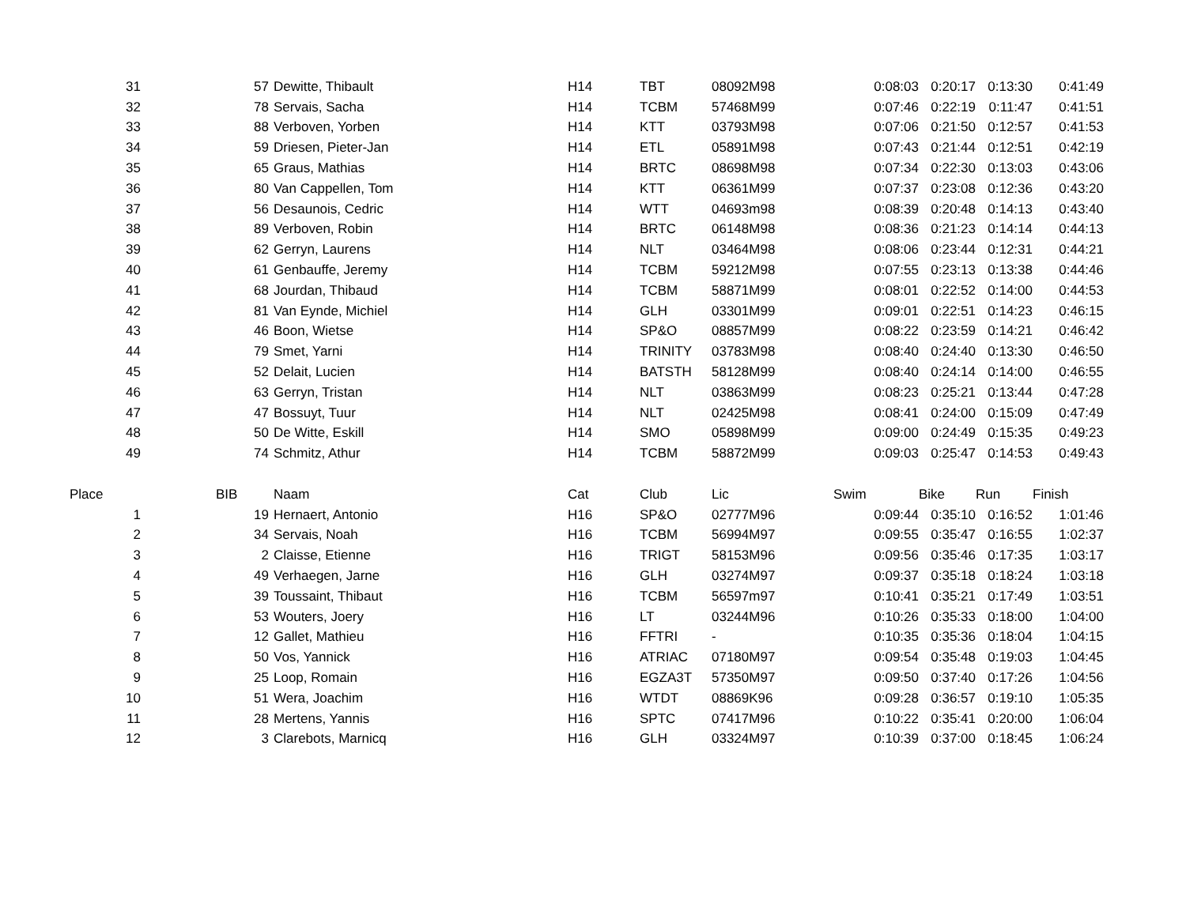| 31 | 57 | Dewitte, Thibault | H14 | TBT | 08092M98 | 0:08:03 | 0:20:17 | 0:13:30 | 0:41:49 |
| 32 | 78 | Servais, Sacha | H14 | TCBM | 57468M99 | 0:07:46 | 0:22:19 | 0:11:47 | 0:41:51 |
| 33 | 88 | Verboven, Yorben | H14 | KTT | 03793M98 | 0:07:06 | 0:21:50 | 0:12:57 | 0:41:53 |
| 34 | 59 | Driesen, Pieter-Jan | H14 | ETL | 05891M98 | 0:07:43 | 0:21:44 | 0:12:51 | 0:42:19 |
| 35 | 65 | Graus, Mathias | H14 | BRTC | 08698M98 | 0:07:34 | 0:22:30 | 0:13:03 | 0:43:06 |
| 36 | 80 | Van Cappellen, Tom | H14 | KTT | 06361M99 | 0:07:37 | 0:23:08 | 0:12:36 | 0:43:20 |
| 37 | 56 | Desaunois, Cedric | H14 | WTT | 04693m98 | 0:08:39 | 0:20:48 | 0:14:13 | 0:43:40 |
| 38 | 89 | Verboven, Robin | H14 | BRTC | 06148M98 | 0:08:36 | 0:21:23 | 0:14:14 | 0:44:13 |
| 39 | 62 | Gerryn, Laurens | H14 | NLT | 03464M98 | 0:08:06 | 0:23:44 | 0:12:31 | 0:44:21 |
| 40 | 61 | Genbauffe, Jeremy | H14 | TCBM | 59212M98 | 0:07:55 | 0:23:13 | 0:13:38 | 0:44:46 |
| 41 | 68 | Jourdan, Thibaud | H14 | TCBM | 58871M99 | 0:08:01 | 0:22:52 | 0:14:00 | 0:44:53 |
| 42 | 81 | Van Eynde, Michiel | H14 | GLH | 03301M99 | 0:09:01 | 0:22:51 | 0:14:23 | 0:46:15 |
| 43 | 46 | Boon, Wietse | H14 | SP&O | 08857M99 | 0:08:22 | 0:23:59 | 0:14:21 | 0:46:42 |
| 44 | 79 | Smet, Yarni | H14 | TRINITY | 03783M98 | 0:08:40 | 0:24:40 | 0:13:30 | 0:46:50 |
| 45 | 52 | Delait, Lucien | H14 | BATSTH | 58128M99 | 0:08:40 | 0:24:14 | 0:14:00 | 0:46:55 |
| 46 | 63 | Gerryn, Tristan | H14 | NLT | 03863M99 | 0:08:23 | 0:25:21 | 0:13:44 | 0:47:28 |
| 47 | 47 | Bossuyt, Tuur | H14 | NLT | 02425M98 | 0:08:41 | 0:24:00 | 0:15:09 | 0:47:49 |
| 48 | 50 | De Witte, Eskill | H14 | SMO | 05898M99 | 0:09:00 | 0:24:49 | 0:15:35 | 0:49:23 |
| 49 | 74 | Schmitz, Athur | H14 | TCBM | 58872M99 | 0:09:03 | 0:25:47 | 0:14:53 | 0:49:43 |
| Place | BIB | Naam | Cat | Club | Lic | Swim | Bike | Run | Finish |
| 1 | 19 | Hernaert, Antonio | H16 | SP&O | 02777M96 | 0:09:44 | 0:35:10 | 0:16:52 | 1:01:46 |
| 2 | 34 | Servais, Noah | H16 | TCBM | 56994M97 | 0:09:55 | 0:35:47 | 0:16:55 | 1:02:37 |
| 3 | 2 | Claisse, Etienne | H16 | TRIGT | 58153M96 | 0:09:56 | 0:35:46 | 0:17:35 | 1:03:17 |
| 4 | 49 | Verhaegen, Jarne | H16 | GLH | 03274M97 | 0:09:37 | 0:35:18 | 0:18:24 | 1:03:18 |
| 5 | 39 | Toussaint, Thibaut | H16 | TCBM | 56597m97 | 0:10:41 | 0:35:21 | 0:17:49 | 1:03:51 |
| 6 | 53 | Wouters, Joery | H16 | LT | 03244M96 | 0:10:26 | 0:35:33 | 0:18:00 | 1:04:00 |
| 7 | 12 | Gallet, Mathieu | H16 | FFTRI | - | 0:10:35 | 0:35:36 | 0:18:04 | 1:04:15 |
| 8 | 50 | Vos, Yannick | H16 | ATRIAC | 07180M97 | 0:09:54 | 0:35:48 | 0:19:03 | 1:04:45 |
| 9 | 25 | Loop, Romain | H16 | EGZA3T | 57350M97 | 0:09:50 | 0:37:40 | 0:17:26 | 1:04:56 |
| 10 | 51 | Wera, Joachim | H16 | WTDT | 08869K96 | 0:09:28 | 0:36:57 | 0:19:10 | 1:05:35 |
| 11 | 28 | Mertens, Yannis | H16 | SPTC | 07417M96 | 0:10:22 | 0:35:41 | 0:20:00 | 1:06:04 |
| 12 | 3 | Clarebots, Marnicq | H16 | GLH | 03324M97 | 0:10:39 | 0:37:00 | 0:18:45 | 1:06:24 |